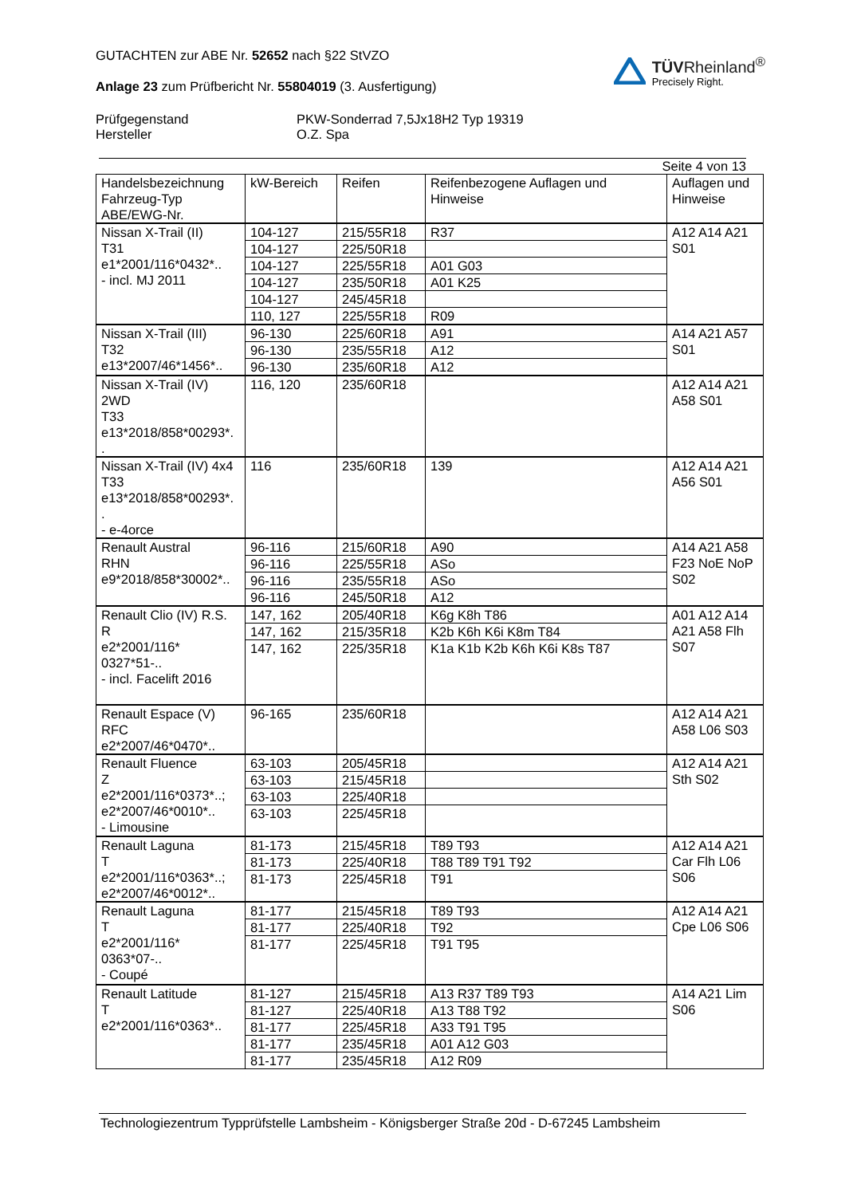GUTACHTEN zur ABE Nr. 52652 nach §22 StVZO
Anlage 23 zum Prüfbericht Nr. 55804019 (3. Ausfertigung)
TÜVRheinland<sup>®</sup>
Precisely Right.
Prüfgegenstand
Hersteller
PKW-Sonderrad 7,5Jx18H2 Typ 19319
O.Z. Spa
Seite 4 von 13
| Handelsbezeichnung Fahrzeug-Typ ABE/EWG-Nr. | kW-Bereich | Reifen | Reifenbezogene Auflagen und Hinweise | Auflagen und Hinweise |
| --- | --- | --- | --- | --- |
| Nissan X-Trail (II) T31 e1*2001/116*0432*.. - incl. MJ 2011 | 104-127 | 215/55R18 | R37 | A12 A14 A21 S01 |
| | 104-127 | 225/50R18 | | |
| | 104-127 | 225/55R18 | A01 G03 | |
| | 104-127 | 235/50R18 | A01 K25 | |
| | 104-127 | 245/45R18 | | |
| | 110, 127 | 225/55R18 | R09 | |
| Nissan X-Trail (III) T32 e13*2007/46*1456*.. | 96-130 | 225/60R18 | A91 | A14 A21 A57 S01 |
| | 96-130 | 235/55R18 | A12 | |
| | 96-130 | 235/60R18 | A12 | |
| Nissan X-Trail (IV) 2WD T33 e13*2018/858*00293*. . | 116, 120 | 235/60R18 | | A12 A14 A21 A58 S01 |
| Nissan X-Trail (IV) 4x4 T33 e13*2018/858*00293*. . - e-4orce | 116 | 235/60R18 | 139 | A12 A14 A21 A56 S01 |
| Renault Austral RHN e9*2018/858*30002*.. | 96-116 | 215/60R18 | A90 | A14 A21 A58 F23 NoE NoP S02 |
| | 96-116 | 225/55R18 | ASo | |
| | 96-116 | 235/55R18 | ASo | |
| | 96-116 | 245/50R18 | A12 | |
| Renault Clio (IV) R.S. R e2*2001/116* 0327*51-.. - incl. Facelift 2016 | 147, 162 | 205/40R18 | K6g K8h T86 | A01 A12 A14 A21 A58 Flh S07 |
| | 147, 162 | 215/35R18 | K2b K6h K6i K8m T84 | |
| | 147, 162 | 225/35R18 | K1a K1b K2b K6h K6i K8s T87 | |
| Renault Espace (V) RFC e2*2007/46*0470*.. | 96-165 | 235/60R18 | | A12 A14 A21 A58 L06 S03 |
| Renault Fluence Z e2*2001/116*0373*..; e2*2007/46*0010*.. - Limousine | 63-103 | 205/45R18 | | A12 A14 A21 Sth S02 |
| | 63-103 | 215/45R18 | | |
| | 63-103 | 225/40R18 | | |
| | 63-103 | 225/45R18 | | |
| Renault Laguna T e2*2001/116*0363*..; e2*2007/46*0012*.. | 81-173 | 215/45R18 | T89 T93 | A12 A14 A21 Car Flh L06 S06 |
| | 81-173 | 225/40R18 | T88 T89 T91 T92 | |
| | 81-173 | 225/45R18 | T91 | |
| Renault Laguna T e2*2001/116* 0363*07-.. - Coupé | 81-177 | 215/45R18 | T89 T93 | A12 A14 A21 Cpe L06 S06 |
| | 81-177 | 225/40R18 | T92 | |
| | 81-177 | 225/45R18 | T91 T95 | |
| Renault Latitude T e2*2001/116*0363*.. | 81-127 | 215/45R18 | A13 R37 T89 T93 | A14 A21 Lim S06 |
| | 81-127 | 225/40R18 | A13 T88 T92 | |
| | 81-177 | 225/45R18 | A33 T91 T95 | |
| | 81-177 | 235/45R18 | A01 A12 G03 | |
| | 81-177 | 235/45R18 | A12 R09 | |
Technologiezentrum Typprüfstelle Lambsheim - Königsberger Straße 20d - D-67245 Lambsheim